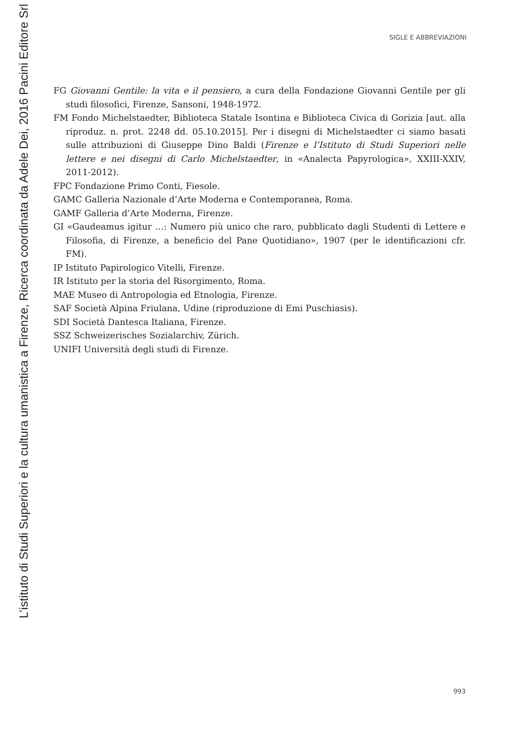L’istituto di Studi Superiori e la cultura umanistica a Firenze, Ricerca coordinata da Adele Dei, 2016 Pacini Editore Srl
SIGLE E ABBREVIAZIONI
FG Giovanni Gentile: la vita e il pensiero, a cura della Fondazione Giovanni Gentile per gli studi filosofici, Firenze, Sansoni, 1948-1972.
FM Fondo Michelstaedter, Biblioteca Statale Isontina e Biblioteca Civica di Gorizia [aut. alla riproduz. n. prot. 2248 dd. 05.10.2015]. Per i disegni di Michelstaedter ci siamo basati sulle attribuzioni di Giuseppe Dino Baldi (Firenze e l’Istituto di Studi Superiori nelle lettere e nei disegni di Carlo Michelstaedter, in «Analecta Papyrologica», XXIII-XXIV, 2011-2012).
FPC Fondazione Primo Conti, Fiesole.
GAMC Galleria Nazionale d’Arte Moderna e Contemporanea, Roma.
GAMF Galleria d’Arte Moderna, Firenze.
GI «Gaudeamus igitur …: Numero più unico che raro, pubblicato dagli Studenti di Lettere e Filosofia, di Firenze, a beneficio del Pane Quotidiano», 1907 (per le identificazioni cfr. FM).
IP Istituto Papirologico Vitelli, Firenze.
IR Istituto per la storia del Risorgimento, Roma.
MAE Museo di Antropologia ed Etnologia, Firenze.
SAF Società Alpina Friulana, Udine (riproduzione di Emi Puschiasis).
SDI Società Dantesca Italiana, Firenze.
SSZ Schweizerisches Sozialarchiv, Zürich.
UNIFI Università degli studi di Firenze.
993